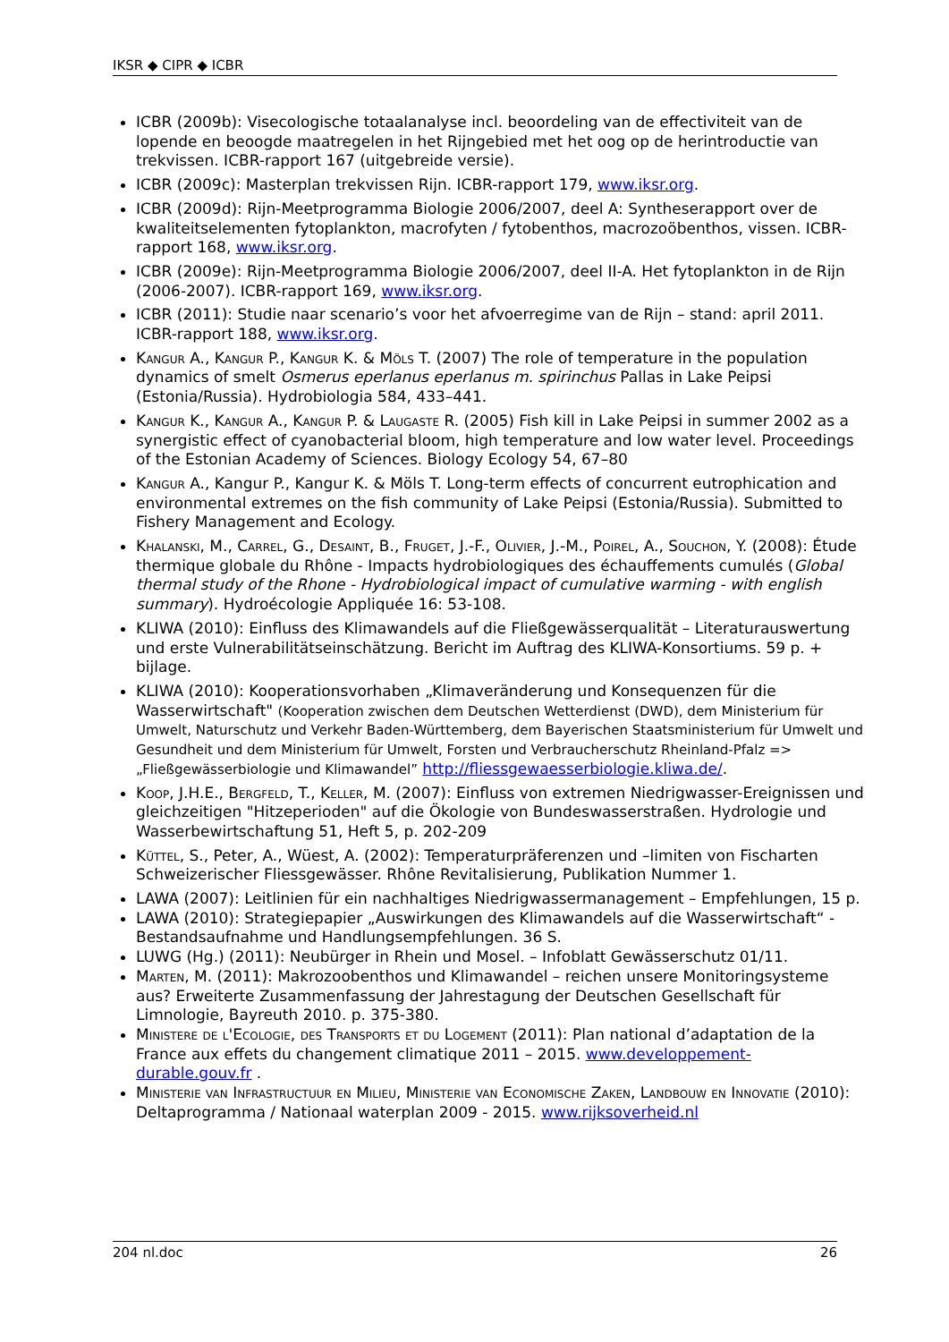IKSR ◆ CIPR ◆ ICBR
ICBR (2009b): Visecologische totaalanalyse incl. beoordeling van de effectiviteit van de lopende en beoogde maatregelen in het Rijngebied met het oog op de herintroductie van trekvissen. ICBR-rapport 167 (uitgebreide versie).
ICBR (2009c): Masterplan trekvissen Rijn. ICBR-rapport 179, www.iksr.org.
ICBR (2009d): Rijn-Meetprogramma Biologie 2006/2007, deel A: Syntheserapport over de kwaliteitselementen fytoplankton, macrofyten / fytobenthos, macrozoöbenthos, vissen. ICBR-rapport 168, www.iksr.org.
ICBR (2009e): Rijn-Meetprogramma Biologie 2006/2007, deel II-A. Het fytoplankton in de Rijn (2006-2007). ICBR-rapport 169, www.iksr.org.
ICBR (2011): Studie naar scenario’s voor het afvoerregime van de Rijn – stand: april 2011. ICBR-rapport 188, www.iksr.org.
Kangur A., Kangur P., Kangur K. & Möls T. (2007) The role of temperature in the population dynamics of smelt Osmerus eperlanus eperlanus m. spirinchus Pallas in Lake Peipsi (Estonia/Russia). Hydrobiologia 584, 433–441.
Kangur K., Kangur A., Kangur P. & Laugaste R. (2005) Fish kill in Lake Peipsi in summer 2002 as a synergistic effect of cyanobacterial bloom, high temperature and low water level. Proceedings of the Estonian Academy of Sciences. Biology Ecology 54, 67–80
Kangur A., Kangur P., Kangur K. & Möls T. Long-term effects of concurrent eutrophication and environmental extremes on the fish community of Lake Peipsi (Estonia/Russia). Submitted to Fishery Management and Ecology.
Khalanski, M., Carrel, G., Desaint, B., Fruget, J.-F., Olivier, J.-M., Poirel, A., Souchon, Y. (2008): Étude thermique globale du Rhône - Impacts hydrobiologiques des échauffements cumulés (Global thermal study of the Rhone - Hydrobiological impact of cumulative warming - with english summary). Hydroécologie Appliquée 16: 53-108.
KLIWA (2010): Einfluss des Klimawandels auf die Fließgewässerqualität – Literaturauswertung und erste Vulnerabilitätseinschätzung. Bericht im Auftrag des KLIWA-Konsortiums. 59 p. + bijlage.
KLIWA (2010): Kooperationsvorhaben „Klimaveränderung und Konsequenzen für die Wasserwirtschaft" (Kooperation zwischen dem Deutschen Wetterdienst (DWD), dem Ministerium für Umwelt, Naturschutz und Verkehr Baden-Württemberg, dem Bayerischen Staatsministerium für Umwelt und Gesundheit und dem Ministerium für Umwelt, Forsten und Verbraucherschutz Rheinland-Pfalz => „Fließgewässerbiologie und Klimawandel” http://fliessgewaesserbiologie.kliwa.de/.
Koop, J.H.E., Bergfeld, T., Keller, M. (2007): Einfluss von extremen Niedrigwasser-Ereignissen und gleichzeitigen "Hitzeperioden" auf die Ökologie von Bundeswasserstraßen. Hydrologie und Wasserbewirtschaftung 51, Heft 5, p. 202-209
Küttel, S., Peter, A., Wüest, A. (2002): Temperaturpräferenzen und –limiten von Fischarten Schweizerischer Fliessgewässer. Rhône Revitalisierung, Publikation Nummer 1.
LAWA (2007): Leitlinien für ein nachhaltiges Niedrigwassermanagement – Empfehlungen, 15 p.
LAWA (2010): Strategiepapier „Auswirkungen des Klimawandels auf die Wasserwirtschaft“ - Bestandsaufnahme und Handlungsempfehlungen. 36 S.
LUWG (Hg.) (2011): Neubürger in Rhein und Mosel. – Infoblatt Gewässerschutz 01/11.
Marten, M. (2011): Makrozoobenthos und Klimawandel – reichen unsere Monitoringsysteme aus? Erweiterte Zusammenfassung der Jahrestagung der Deutschen Gesellschaft für Limnologie, Bayreuth 2010. p. 375-380.
Ministere de l'Ecologie, des Transports et du Logement (2011): Plan national d’adaptation de la France aux effets du changement climatique 2011 – 2015. www.developpement-durable.gouv.fr .
Ministerie van Infrastructuur en Milieu, Ministerie van Economische Zaken, Landbouw en Innovatie (2010): Deltaprogramma / Nationaal waterplan 2009 - 2015. www.rijksoverheid.nl
204 nl.doc 26